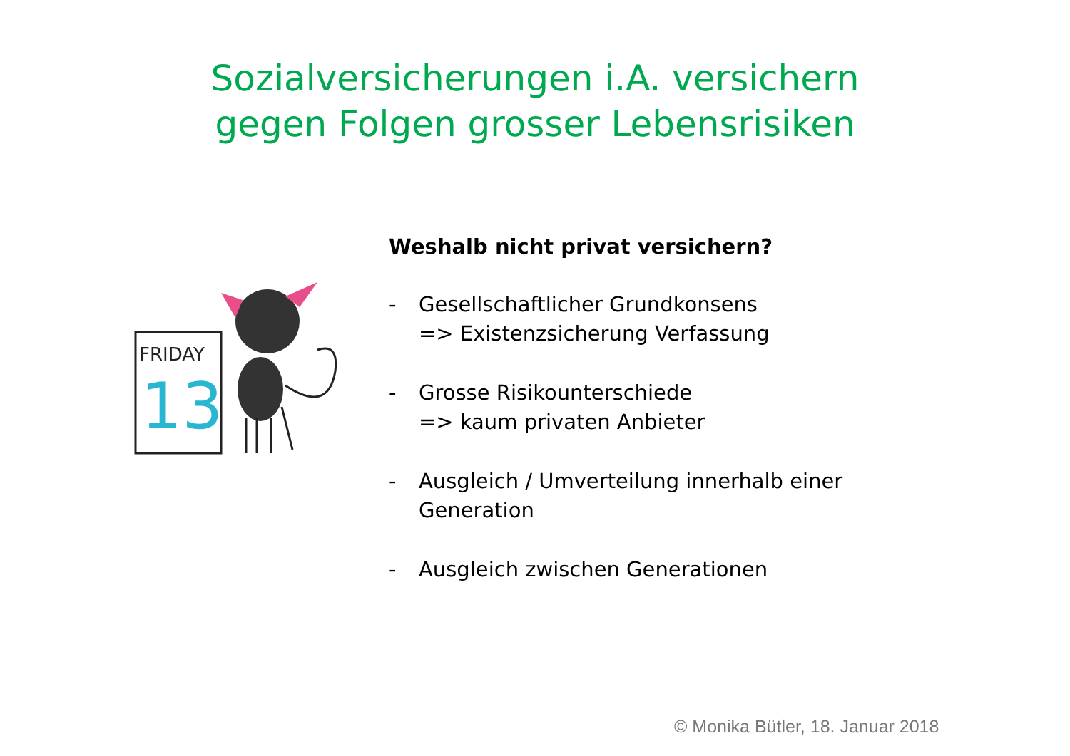Sozialversicherungen i.A. versichern
gegen Folgen grosser Lebensrisiken
FRIDAY
13
Weshalb nicht privat versichern?
- Gesellschaftlicher Grundkonsens
=> Existenzsicherung Verfassung
- Grosse Risikounterschiede
=> kaum privaten Anbieter
- Ausgleich / Umverteilung innerhalb einer
Generation
- Ausgleich zwischen Generationen
© Monika Bütler, 18. Januar 2018